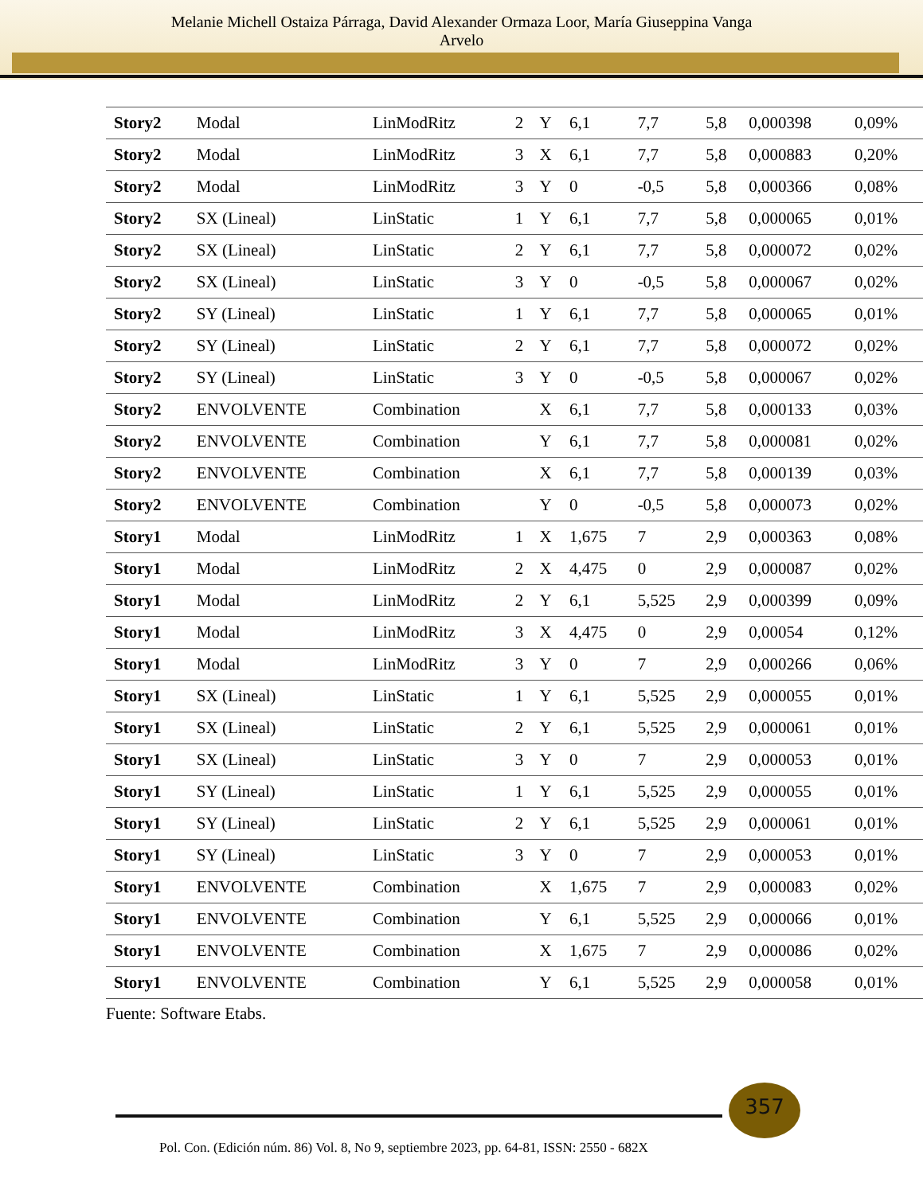Melanie Michell Ostaiza Párraga, David Alexander Ormaza Loor, María Giuseppina Vanga
Arvelo
| Story2 | Modal | LinModRitz | 2 | Y | 6,1 | 7,7 | 5,8 | 0,000398 | 0,09% |
| Story2 | Modal | LinModRitz | 3 | X | 6,1 | 7,7 | 5,8 | 0,000883 | 0,20% |
| Story2 | Modal | LinModRitz | 3 | Y | 0 | -0,5 | 5,8 | 0,000366 | 0,08% |
| Story2 | SX (Lineal) | LinStatic | 1 | Y | 6,1 | 7,7 | 5,8 | 0,000065 | 0,01% |
| Story2 | SX (Lineal) | LinStatic | 2 | Y | 6,1 | 7,7 | 5,8 | 0,000072 | 0,02% |
| Story2 | SX (Lineal) | LinStatic | 3 | Y | 0 | -0,5 | 5,8 | 0,000067 | 0,02% |
| Story2 | SY (Lineal) | LinStatic | 1 | Y | 6,1 | 7,7 | 5,8 | 0,000065 | 0,01% |
| Story2 | SY (Lineal) | LinStatic | 2 | Y | 6,1 | 7,7 | 5,8 | 0,000072 | 0,02% |
| Story2 | SY (Lineal) | LinStatic | 3 | Y | 0 | -0,5 | 5,8 | 0,000067 | 0,02% |
| Story2 | ENVOLVENTE | Combination | | X | 6,1 | 7,7 | 5,8 | 0,000133 | 0,03% |
| Story2 | ENVOLVENTE | Combination | | Y | 6,1 | 7,7 | 5,8 | 0,000081 | 0,02% |
| Story2 | ENVOLVENTE | Combination | | X | 6,1 | 7,7 | 5,8 | 0,000139 | 0,03% |
| Story2 | ENVOLVENTE | Combination | | Y | 0 | -0,5 | 5,8 | 0,000073 | 0,02% |
| Story1 | Modal | LinModRitz | 1 | X | 1,675 | 7 | 2,9 | 0,000363 | 0,08% |
| Story1 | Modal | LinModRitz | 2 | X | 4,475 | 0 | 2,9 | 0,000087 | 0,02% |
| Story1 | Modal | LinModRitz | 2 | Y | 6,1 | 5,525 | 2,9 | 0,000399 | 0,09% |
| Story1 | Modal | LinModRitz | 3 | X | 4,475 | 0 | 2,9 | 0,00054 | 0,12% |
| Story1 | Modal | LinModRitz | 3 | Y | 0 | 7 | 2,9 | 0,000266 | 0,06% |
| Story1 | SX (Lineal) | LinStatic | 1 | Y | 6,1 | 5,525 | 2,9 | 0,000055 | 0,01% |
| Story1 | SX (Lineal) | LinStatic | 2 | Y | 6,1 | 5,525 | 2,9 | 0,000061 | 0,01% |
| Story1 | SX (Lineal) | LinStatic | 3 | Y | 0 | 7 | 2,9 | 0,000053 | 0,01% |
| Story1 | SY (Lineal) | LinStatic | 1 | Y | 6,1 | 5,525 | 2,9 | 0,000055 | 0,01% |
| Story1 | SY (Lineal) | LinStatic | 2 | Y | 6,1 | 5,525 | 2,9 | 0,000061 | 0,01% |
| Story1 | SY (Lineal) | LinStatic | 3 | Y | 0 | 7 | 2,9 | 0,000053 | 0,01% |
| Story1 | ENVOLVENTE | Combination | | X | 1,675 | 7 | 2,9 | 0,000083 | 0,02% |
| Story1 | ENVOLVENTE | Combination | | Y | 6,1 | 5,525 | 2,9 | 0,000066 | 0,01% |
| Story1 | ENVOLVENTE | Combination | | X | 1,675 | 7 | 2,9 | 0,000086 | 0,02% |
| Story1 | ENVOLVENTE | Combination | | Y | 6,1 | 5,525 | 2,9 | 0,000058 | 0,01% |
Fuente: Software Etabs.
357
Pol. Con. (Edición núm. 86) Vol. 8, No 9, septiembre 2023, pp. 64-81, ISSN: 2550 - 682X